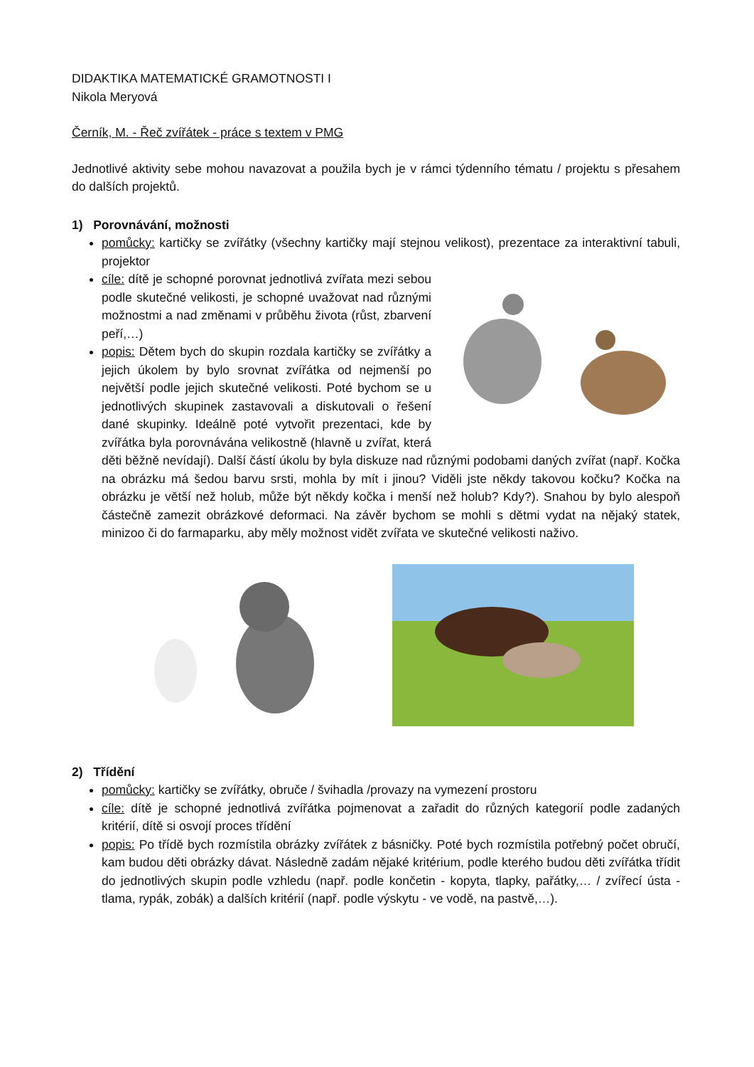DIDAKTIKA MATEMATICKÉ GRAMOTNOSTI I
Nikola Meryová
Černík, M. - Řeč zvířátek - práce s textem v PMG
Jednotlivé aktivity sebe mohou navazovat a použila bych je v rámci týdenního tématu / projektu s přesahem do dalších projektů.
1) Porovnávání, možnosti
pomůcky: kartičky se zvířátky (všechny kartičky mají stejnou velikost), prezentace za interaktivní tabuli, projektor
cíle: dítě je schopné porovnat jednotlivá zvířata mezi sebou podle skutečné velikosti, je schopné uvažovat nad různými možnostmi a nad změnami v průběhu života (růst, zbarvení peří,…)
popis: Dětem bych do skupin rozdala kartičky se zvířátky a jejich úkolem by bylo srovnat zvířátka od nejmenší po největší podle jejich skutečné velikosti. Poté bychom se u jednotlivých skupinek zastavovali a diskutovali o řešení dané skupinky. Ideálně poté vytvořit prezentaci, kde by zvířátka byla porovnávána velikostně (hlavně u zvířat, která děti běžně nevídají). Další částí úkolu by byla diskuze nad různými podobami daných zvířat (např. Kočka na obrázku má šedou barvu srsti, mohla by mít i jinou? Viděli jste někdy takovou kočku? Kočka na obrázku je větší než holub, může být někdy kočka i menší než holub? Kdy?). Snahou by bylo alespoň částečně zamezit obrázkové deformaci. Na závěr bychom se mohli s dětmi vydat na nějaký statek, minizoo či do farmaparku, aby měly možnost vidět zvířata ve skutečné velikosti naživo.
2) Třídění
pomůcky: kartičky se zvířátky, obruče / švihadla /provazy na vymezení prostoru
cíle: dítě je schopné jednotlivá zvířátka pojmenovat a zařadit do různých kategorií podle zadaných kritérií, dítě si osvojí proces třídění
popis: Po třídě bych rozmístila obrázky zvířátek z básničky. Poté bych rozmístila potřebný počet obručí, kam budou děti obrázky dávat. Následně zadám nějaké kritérium, podle kterého budou děti zvířátka třídit do jednotlivých skupin podle vzhledu (např. podle končetin - kopyta, tlapky, pařátky,… / zvířecí ústa - tlama, rypák, zobák) a dalších kritérií (např. podle výskytu - ve vodě, na pastvě,…).